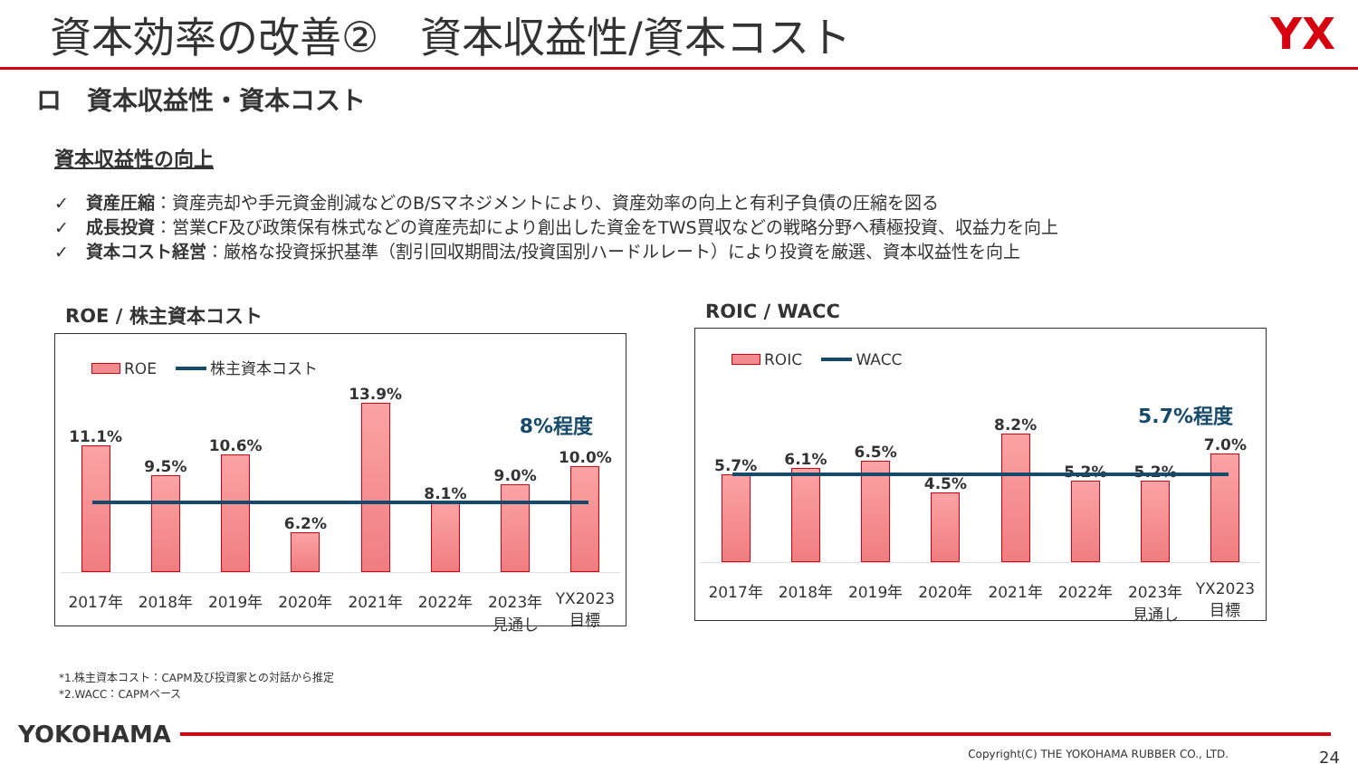資本効率の改善②　資本収益性/資本コスト
YX
ロ　資本収益性・資本コスト
資本収益性の向上
✓　資産圧縮：資産売却や手元資金削減などのB/Sマネジメントにより、資産効率の向上と有利子負債の圧縮を図る
✓　成長投資：営業CF及び政策保有株式などの資産売却により創出した資金をTWS買収などの戦略分野へ積極投資、収益力を向上
✓　資本コスト経営：厳格な投資採択基準（割引回収期間法/投資国別ハードルレート）により投資を厳選、資本収益性を向上
ROE / 株主資本コスト
ROE 株主資本コスト
8%程度
11.1%
9.5%
10.6%
6.2%
13.9%
8.1%
9.0%
10.0%
2017年 2018年 2019年 2020年 2021年 2022年 2023年
見通し
YX2023
目標
ROIC / WACC
ROIC WACC
5.7%程度
5.7%
6.1%
6.5%
4.5%
8.2%
5.2%
5.2%
7.0%
2017年 2018年 2019年 2020年 2021年 2022年 2023年
見通し
YX2023
目標
*1.株主資本コスト：CAPM及び投資家との対話から推定
*2.WACC：CAPMベース
YOKOHAMA
Copyright(C) THE YOKOHAMA RUBBER CO., LTD. 24